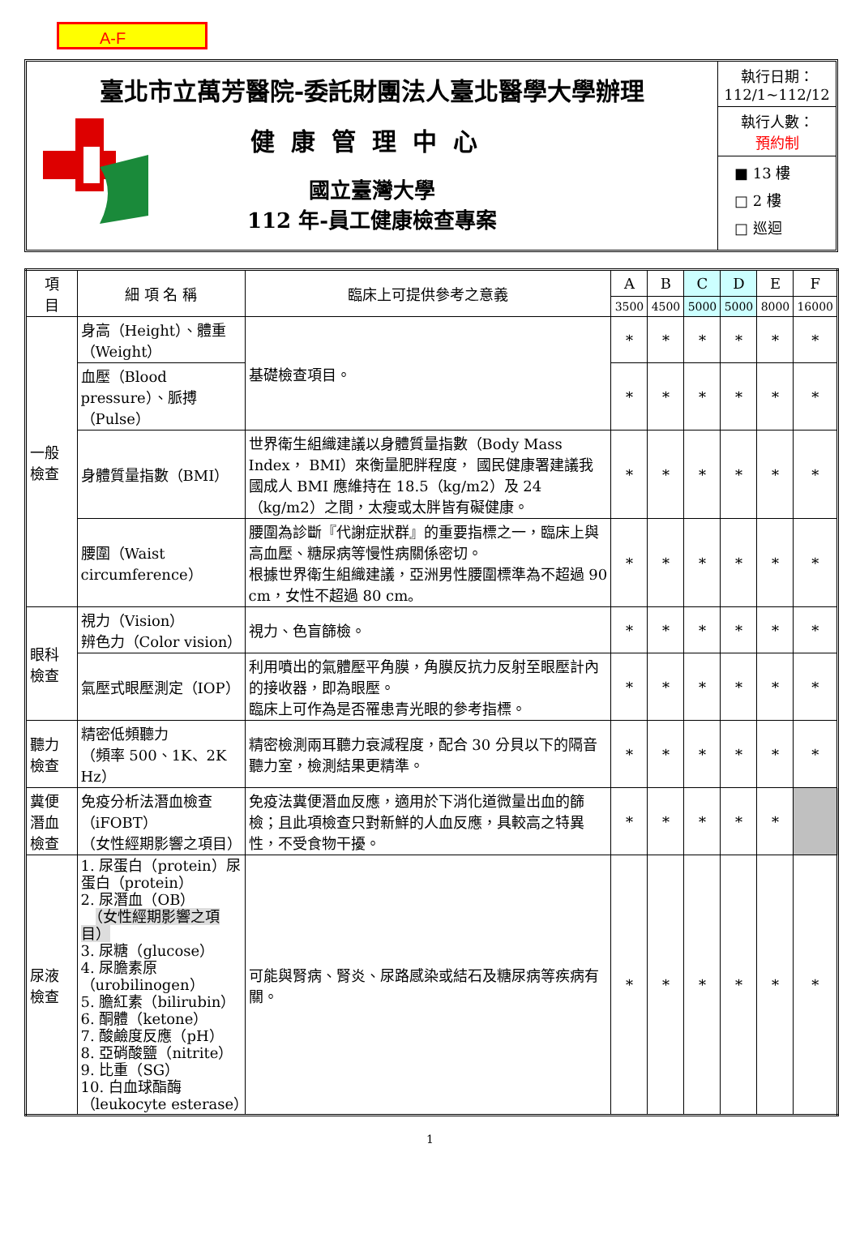A-F
臺北市立萬芳醫院-委託財團法人臺北醫學大學辦理
健康管理中心
國立臺灣大學
112 年-員工健康檢查專案
執行日期：
112/1~112/12
執行人數：
預約制
■ 13 樓
□ 2 樓
□ 巡迴
| 項 目 | 細 項 名 稱 | 臨床上可提供參考之意義 | A | B | C | D | E | F |
| --- | --- | --- | --- | --- | --- | --- | --- | --- |
| | | | 3500 | 4500 | 5000 | 5000 | 8000 | 16000 |
| 一般檢查 | 身高（Height）、體重（Weight） | 基礎檢查項目。 | * | * | * | * | * | * |
| | 血壓（Blood pressure）、脈搏（Pulse） | | * | * | * | * | * | * |
| | 身體質量指數（BMI） | 世界衛生組織建議以身體質量指數（Body Mass Index， BMI）來衡量肥胖程度， 國民健康署建議我國成人 BMI 應維持在 18.5（kg/m2）及 24（kg/m2）之間，太瘦或太胖皆有礙健康。 | * | * | * | * | * | * |
| | 腰圍（Waist circumference） | 腰圍為診斷『代謝症狀群』的重要指標之一，臨床上與高血壓、糖尿病等慢性病關係密切。 根據世界衛生組織建議，亞洲男性腰圍標準為不超過 90 cm，女性不超過 80 cm。 | * | * | * | * | * | * |
| 眼科檢查 | 視力（Vision） 辨色力（Color vision） | 視力、色盲篩檢。 | * | * | * | * | * | * |
| | 氣壓式眼壓測定（IOP） | 利用噴出的氣體壓平角膜，角膜反抗力反射至眼壓計內的接收器，即為眼壓。 臨床上可作為是否罹患青光眼的參考指標。 | * | * | * | * | * | * |
| 聽力檢查 | 精密低頻聽力 （頻率 500、1K、2K Hz） | 精密檢測兩耳聽力衰減程度，配合 30 分貝以下的隔音聽力室，檢測結果更精準。 | * | * | * | * | * | * |
| 糞便潛血檢查 | 免疫分析法潛血檢查（iFOBT） （女性經期影響之項目） | 免疫法糞便潛血反應，適用於下消化道微量出血的篩檢；且此項檢查只對新鮮的人血反應，具較高之特異性，不受食物干擾。 | * | * | * | * | * | |
| 尿液檢查 | 1. 尿蛋白（protein）尿蛋白（protein） 2. 尿潛血（OB） （女性經期影響之項目） 3. 尿糖（glucose） 4. 尿膽素原（urobilinogen） 5. 膽紅素（bilirubin） 6. 酮體（ketone） 7. 酸鹼度反應（pH） 8. 亞硝酸鹽（nitrite） 9. 比重（SG） 10. 白血球酯酶（leukocyte esterase） | 可能與腎病、腎炎、尿路感染或結石及糖尿病等疾病有關。 | * | * | * | * | * | * |
1